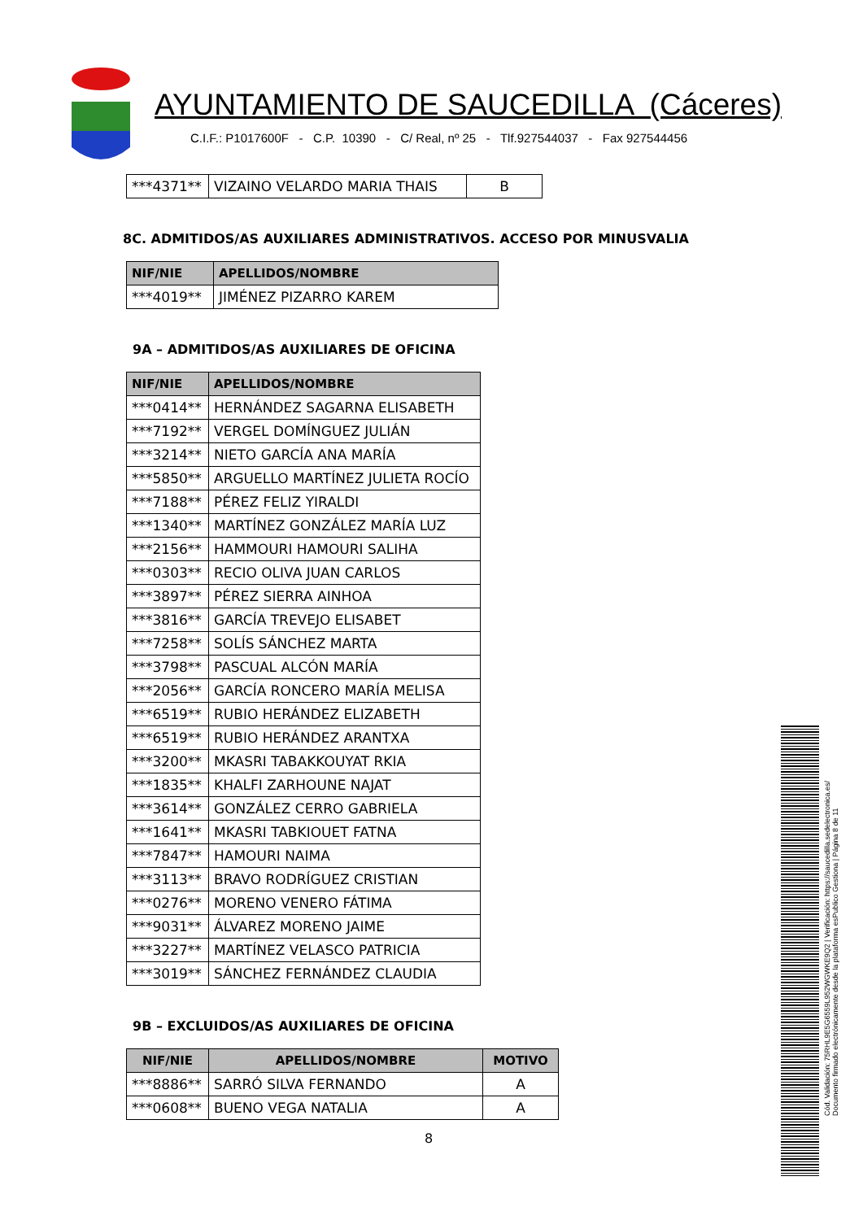AYUNTAMIENTO DE SAUCEDILLA (Cáceres)
C.I.F.: P1017600F - C.P. 10390 - C/ Real, nº 25 - Tlf.927544037 - Fax 927544456
| ***4371** | VIZAINO VELARDO MARIA THAIS | B |
8C. ADMITIDOS/AS AUXILIARES ADMINISTRATIVOS. ACCESO POR MINUSVALIA
| NIF/NIE | APELLIDOS/NOMBRE |
| --- | --- |
| ***4019** | JIMÉNEZ PIZARRO KAREM |
9A – ADMITIDOS/AS AUXILIARES DE OFICINA
| NIF/NIE | APELLIDOS/NOMBRE |
| --- | --- |
| ***0414** | HERNÁNDEZ SAGARNA ELISABETH |
| ***7192** | VERGEL DOMÍNGUEZ JULIÁN |
| ***3214** | NIETO GARCÍA ANA MARÍA |
| ***5850** | ARGUELLO MARTÍNEZ JULIETA ROCÍO |
| ***7188** | PÉREZ FELIZ YIRALDI |
| ***1340** | MARTÍNEZ GONZÁLEZ MARÍA LUZ |
| ***2156** | HAMMOURI HAMOURI SALIHA |
| ***0303** | RECIO OLIVA JUAN CARLOS |
| ***3897** | PÉREZ SIERRA AINHOA |
| ***3816** | GARCÍA TREVEJO ELISABET |
| ***7258** | SOLÍS SÁNCHEZ MARTA |
| ***3798** | PASCUAL ALCÓN MARÍA |
| ***2056** | GARCÍA RONCERO MARÍA MELISA |
| ***6519** | RUBIO HERÁNDEZ ELIZABETH |
| ***6519** | RUBIO HERÁNDEZ ARANTXA |
| ***3200** | MKASRI TABAKKOUYAT RKIA |
| ***1835** | KHALFI ZARHOUNE NAJAT |
| ***3614** | GONZÁLEZ CERRO GABRIELA |
| ***1641** | MKASRI TABKIOUET FATNA |
| ***7847** | HAMOURI NAIMA |
| ***3113** | BRAVO RODRÍGUEZ CRISTIAN |
| ***0276** | MORENO VENERO FÁTIMA |
| ***9031** | ÁLVAREZ MORENO JAIME |
| ***3227** | MARTÍNEZ VELASCO PATRICIA |
| ***3019** | SÁNCHEZ FERNÁNDEZ CLAUDIA |
9B – EXCLUIDOS/AS AUXILIARES DE OFICINA
| NIF/NIE | APELLIDOS/NOMBRE | MOTIVO |
| --- | --- | --- |
| ***8886** | SARRÓ SILVA FERNANDO | A |
| ***0608** | BUENO VEGA NATALIA | A |
8
Cód. Validación: 75RHL9E5G6559L952WGWKE9Q2 | Verificación: https://saucedilla.sedelectronica.es/
Documento firmado electrónicamente desde la plataforma esPublico Gestiona | Página 8 de 11